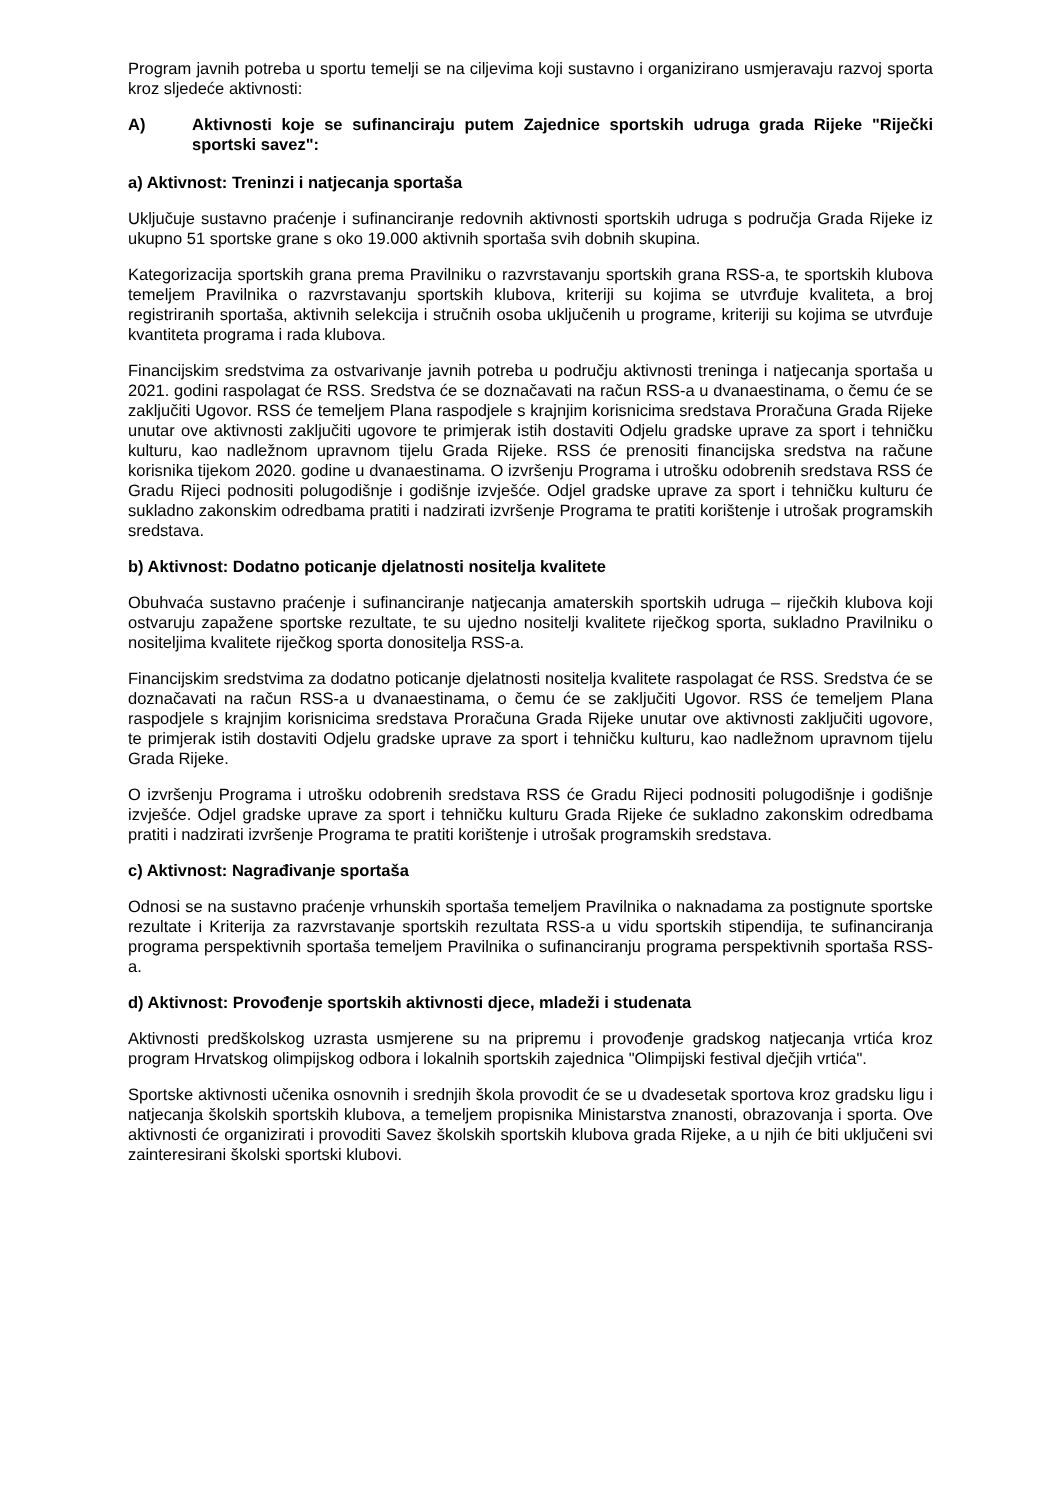Program javnih potreba u sportu temelji se na ciljevima koji sustavno i organizirano usmjeravaju razvoj sporta kroz sljedeće aktivnosti:
A) Aktivnosti koje se sufinanciraju putem Zajednice sportskih udruga grada Rijeke "Riječki sportski savez":
a) Aktivnost: Treninzi i natjecanja sportaša
Uključuje sustavno praćenje i sufinanciranje redovnih aktivnosti sportskih udruga s područja Grada Rijeke iz ukupno 51 sportske grane s oko 19.000 aktivnih sportaša svih dobnih skupina.
Kategorizacija sportskih grana prema Pravilniku o razvrstavanju sportskih grana RSS-a, te sportskih klubova temeljem Pravilnika o razvrstavanju sportskih klubova, kriteriji su kojima se utvrđuje kvaliteta, a broj registriranih sportaša, aktivnih selekcija i stručnih osoba uključenih u programe, kriteriji su kojima se utvrđuje kvantiteta programa i rada klubova.
Financijskim sredstvima za ostvarivanje javnih potreba u području aktivnosti treninga i natjecanja sportaša u 2021. godini raspolagat će RSS. Sredstva će se doznačavati na račun RSS-a u dvanaestinama, o čemu će se zaključiti Ugovor. RSS će temeljem Plana raspodjele s krajnjim korisnicima sredstava Proračuna Grada Rijeke unutar ove aktivnosti zaključiti ugovore te primjerak istih dostaviti Odjelu gradske uprave za sport i tehničku kulturu, kao nadležnom upravnom tijelu Grada Rijeke. RSS će prenositi financijska sredstva na račune korisnika tijekom 2020. godine u dvanaestinama. O izvršenju Programa i utrošku odobrenih sredstava RSS će Gradu Rijeci podnositi polugodišnje i godišnje izvješće. Odjel gradske uprave za sport i tehničku kulturu će sukladno zakonskim odredbama pratiti i nadzirati izvršenje Programa te pratiti korištenje i utrošak programskih sredstava.
b) Aktivnost: Dodatno poticanje djelatnosti nositelja kvalitete
Obuhvaća sustavno praćenje i sufinanciranje natjecanja amaterskih sportskih udruga – riječkih klubova koji ostvaruju zapažene sportske rezultate, te su ujedno nositelji kvalitete riječkog sporta, sukladno Pravilniku o nositeljima kvalitete riječkog sporta donositelja RSS-a.
Financijskim sredstvima za dodatno poticanje djelatnosti nositelja kvalitete raspolagat će RSS. Sredstva će se doznačavati na račun RSS-a u dvanaestinama, o čemu će se zaključiti Ugovor. RSS će temeljem Plana raspodjele s krajnjim korisnicima sredstava Proračuna Grada Rijeke unutar ove aktivnosti zaključiti ugovore, te primjerak istih dostaviti Odjelu gradske uprave za sport i tehničku kulturu, kao nadležnom upravnom tijelu Grada Rijeke.
O izvršenju Programa i utrošku odobrenih sredstava RSS će Gradu Rijeci podnositi polugodišnje i godišnje izvješće. Odjel gradske uprave za sport i tehničku kulturu Grada Rijeke će sukladno zakonskim odredbama pratiti i nadzirati izvršenje Programa te pratiti korištenje i utrošak programskih sredstava.
c) Aktivnost: Nagrađivanje sportaša
Odnosi se na sustavno praćenje vrhunskih sportaša temeljem Pravilnika o naknadama za postignute sportske rezultate i Kriterija za razvrstavanje sportskih rezultata RSS-a u vidu sportskih stipendija, te sufinanciranja programa perspektivnih sportaša temeljem Pravilnika o sufinanciranju programa perspektivnih sportaša RSS-a.
d) Aktivnost: Provođenje sportskih aktivnosti djece, mladeži i studenata
Aktivnosti predškolskog uzrasta usmjerene su na pripremu i provođenje gradskog natjecanja vrtića kroz program Hrvatskog olimpijskog odbora i lokalnih sportskih zajednica "Olimpijski festival dječjih vrtića".
Sportske aktivnosti učenika osnovnih i srednjih škola provodit će se u dvadesetak sportova kroz gradsku ligu i natjecanja školskih sportskih klubova, a temeljem propisnika Ministarstva znanosti, obrazovanja i sporta. Ove aktivnosti će organizirati i provoditi Savez školskih sportskih klubova grada Rijeke, a u njih će biti uključeni svi zainteresirani školski sportski klubovi.